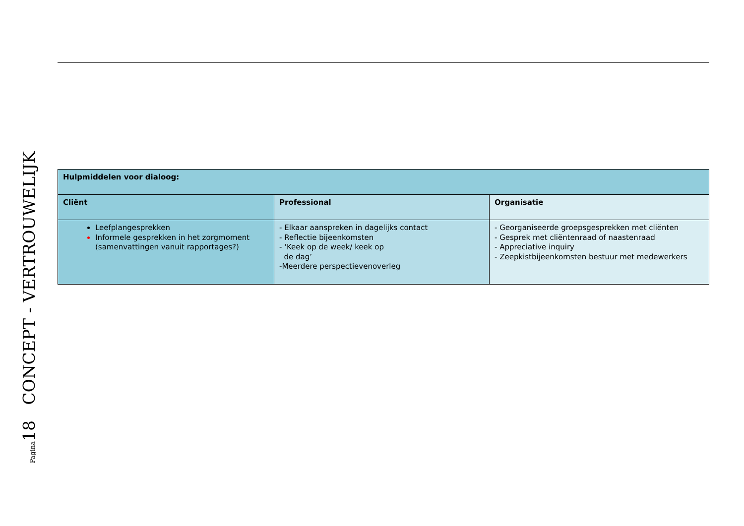Pagina18 CONCEPT - VERTROUWELIJK
| Hulpmiddelen voor dialoog: | | |
| Cliënt | Professional | Organisatie |
| Leefplangesprekken Informele gesprekken in het zorgmoment (samenvattingen vanuit rapportages?) | - Elkaar aanspreken in dagelijks contact - Reflectie bijeenkomsten - ‘Keek op de week/ keek op de dag’ -Meerdere perspectievenoverleg | - Georganiseerde groepsgesprekken met cliënten - Gesprek met cliëntenraad of naastenraad - Appreciative inquiry - Zeepkistbijeenkomsten bestuur met medewerkers |